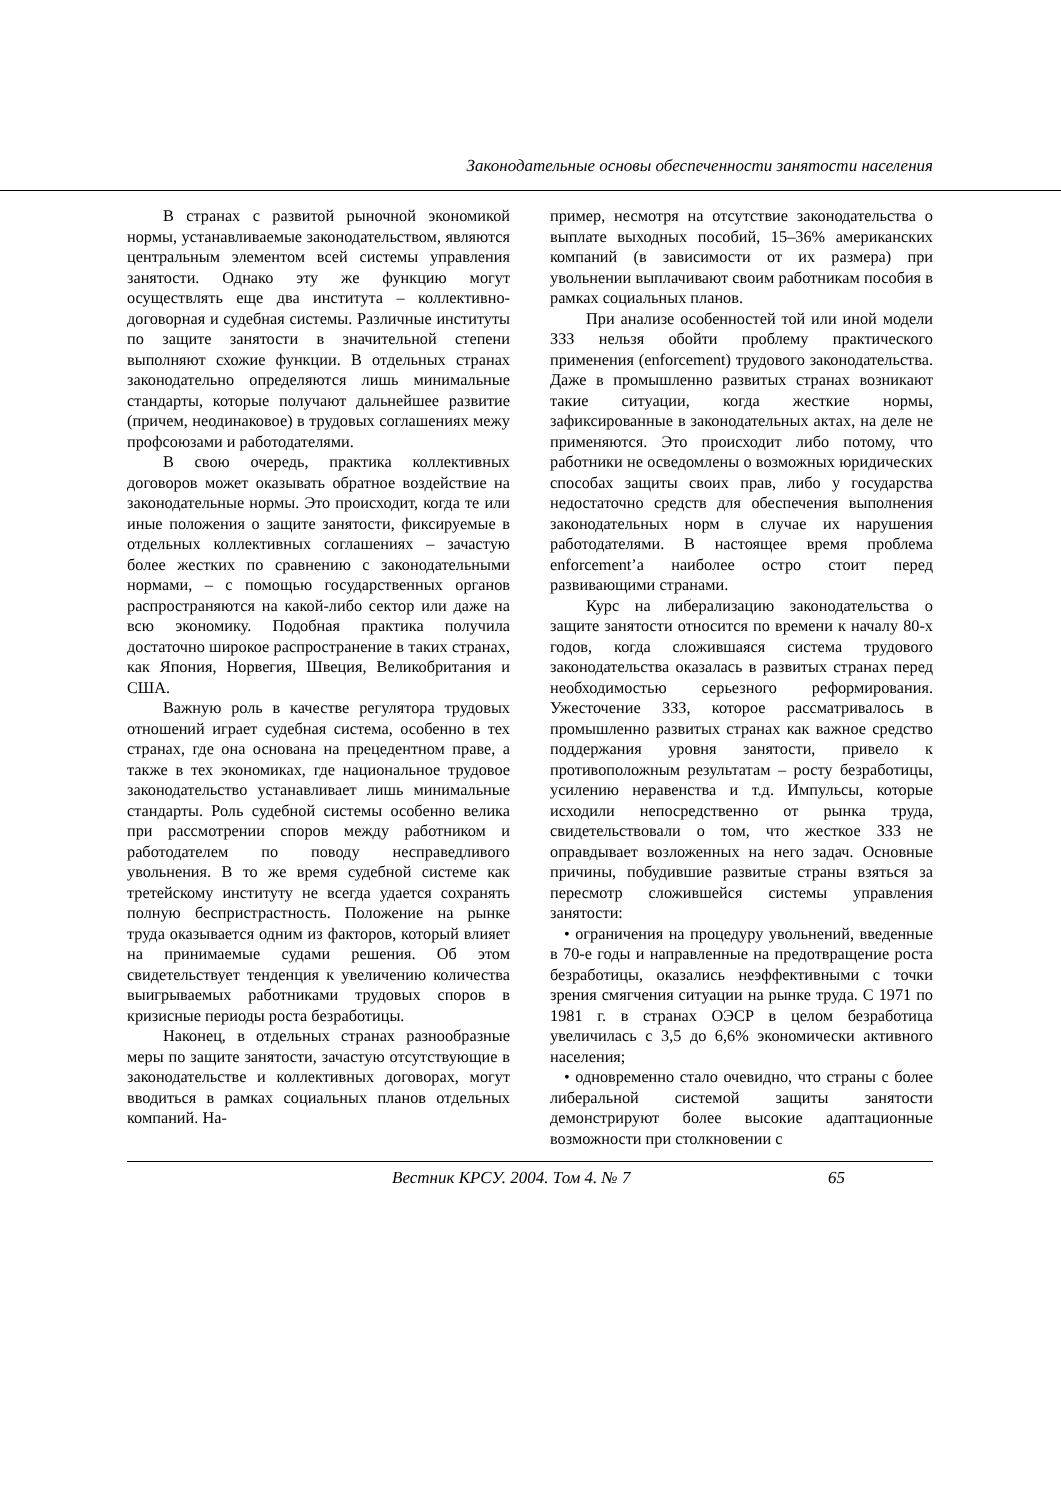Законодательные основы обеспеченности занятости населения
В странах с развитой рыночной экономикой нормы, устанавливаемые законодательством, являются центральным элементом всей системы управления занятости. Однако эту же функцию могут осуществлять еще два института – коллективно-договорная и судебная системы. Различные институты по защите занятости в значительной степени выполняют схожие функции. В отдельных странах законодательно определяются лишь минимальные стандарты, которые получают дальнейшее развитие (причем, неодинаковое) в трудовых соглашениях межу профсоюзами и работодателями.
В свою очередь, практика коллективных договоров может оказывать обратное воздействие на законодательные нормы. Это происходит, когда те или иные положения о защите занятости, фиксируемые в отдельных коллективных соглашениях – зачастую более жестких по сравнению с законодательными нормами, – с помощью государственных органов распространяются на какой-либо сектор или даже на всю экономику. Подобная практика получила достаточно широкое распространение в таких странах, как Япония, Норвегия, Швеция, Великобритания и США.
Важную роль в качестве регулятора трудовых отношений играет судебная система, особенно в тех странах, где она основана на прецедентном праве, а также в тех экономиках, где национальное трудовое законодательство устанавливает лишь минимальные стандарты. Роль судебной системы особенно велика при рассмотрении споров между работником и работодателем по поводу несправедливого увольнения. В то же время судебной системе как третейскому институту не всегда удается сохранять полную беспристрастность. Положение на рынке труда оказывается одним из факторов, который влияет на принимаемые судами решения. Об этом свидетельствует тенденция к увеличению количества выигрываемых работниками трудовых споров в кризисные периоды роста безработицы.
Наконец, в отдельных странах разнообразные меры по защите занятости, зачастую отсутствующие в законодательстве и коллективных договорах, могут вводиться в рамках социальных планов отдельных компаний. На-
пример, несмотря на отсутствие законодательства о выплате выходных пособий, 15–36% американских компаний (в зависимости от их размера) при увольнении выплачивают своим работникам пособия в рамках социальных планов.
При анализе особенностей той или иной модели ЗЗЗ нельзя обойти проблему практического применения (enforcement) трудового законодательства. Даже в промышленно развитых странах возникают такие ситуации, когда жесткие нормы, зафиксированные в законодательных актах, на деле не применяются. Это происходит либо потому, что работники не осведомлены о возможных юридических способах защиты своих прав, либо у государства недостаточно средств для обеспечения выполнения законодательных норм в случае их нарушения работодателями. В настоящее время проблема enforcement’а наиболее остро стоит перед развивающими странами.
Курс на либерализацию законодательства о защите занятости относится по времени к началу 80-х годов, когда сложившаяся система трудового законодательства оказалась в развитых странах перед необходимостью серьезного реформирования. Ужесточение ЗЗЗ, которое рассматривалось в промышленно развитых странах как важное средство поддержания уровня занятости, привело к противоположным результатам – росту безработицы, усилению неравенства и т.д. Импульсы, которые исходили непосредственно от рынка труда, свидетельствовали о том, что жесткое ЗЗЗ не оправдывает возложенных на него задач. Основные причины, побудившие развитые страны взяться за пересмотр сложившейся системы управления занятости:
• ограничения на процедуру увольнений, введенные в 70-е годы и направленные на предотвращение роста безработицы, оказались неэффективными с точки зрения смягчения ситуации на рынке труда. С 1971 по 1981 г. в странах ОЭСР в целом безработица увеличилась с 3,5 до 6,6% экономически активного населения;
• одновременно стало очевидно, что страны с более либеральной системой защиты занятости демонстрируют более высокие адаптационные возможности при столкновении с
Вестник КРСУ. 2004. Том 4. № 7 65